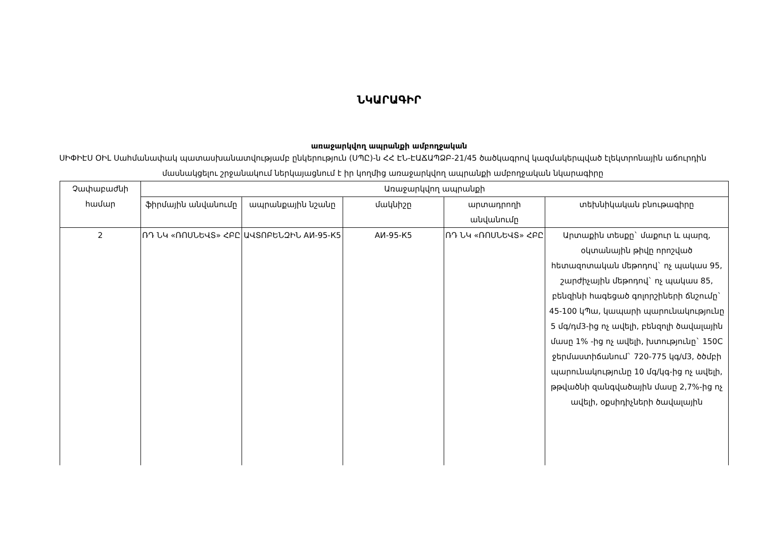ՆԿԱՐԱԳԻՐ
առաջարկվող ապրանքի ամբողջական
ՍԻՓԻԷՍ ՕԻԼ Սահմանափակ պատասխանատվությամբ ընկերություն (ՍՊԸ)-ն ՀՀ ԷՆ-ԷԱՃԱՊՁԲ-21/45 ծածկագրով կազմակերպված էլեկտրոնային աճուրդին մասնակցելու շրջանակում ներկայացնում է իր կողմից առաջարկվող ապրանքի ամբողջական նկարագիրը
| Չափաբաժնի համար | Առաջարկվող ապրանքի | | | | |
| --- | --- | --- | --- | --- | --- |
| | ֆիրմային անվանումը | ապրանքային նշանը | մակնիշը | արտադրողի անվանումը | տեխնիկական բնութագիրը |
| 2 | ՌԴ ՆԿ «ՌՈՍՆԵՎՏ» ՀԲԸ | ԱՎՏՈԲԵՆԶԻՆ АИ-95-К5 | АИ-95-К5 | ՌԴ ՆԿ «ՌՈՍՆԵՎՏ» ՀԲԸ | Արտաքին տեսքը` մաքուր և պարզ, օկտանային թիվը որոշված հետազոտական մեթոդով` ոչ պակաս 95, շարժիչային մեթոդով` ոչ պակաս 85, բենզինի հագեցած գոլորշիների ճնշումը` 45-100 կՊա, կապարի պարունակությունը 5 մգ/դմ3-ից ոչ ավելի, բենզոլի ծավալային մասը 1% -ից ոչ ավելի, խտությունը` 150C ջերմաստիճանում` 720-775 կգ/մ3, ծծմբի պարունակությունը 10 մգ/կգ-ից ոչ ավելի, թթվածնի զանգվածային մասը 2,7%-ից ոչ ավելի, օքսիդիչների ծավալային |